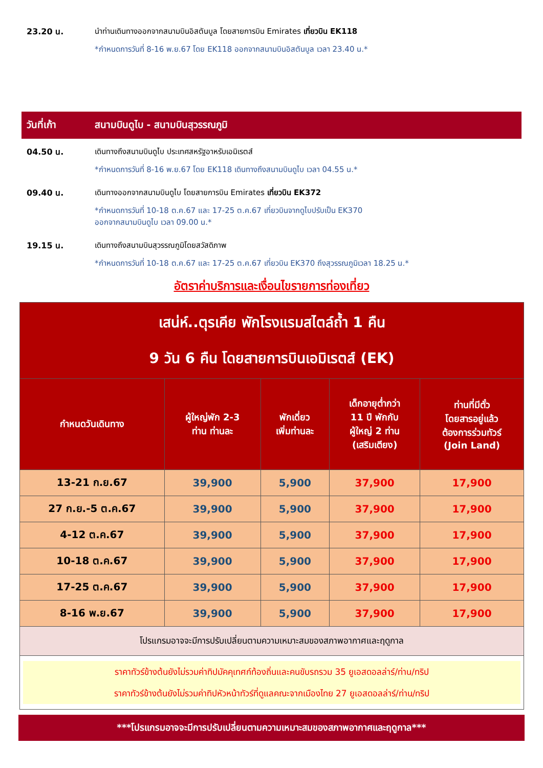23.20 น. นำท่านเดินทางออกจากสนามบินอิสตันบูล โดยสายการบิน Emirates เที่ยวบิน EK118
*กำหนดการวันที่ 8-16 พ.ย.67 โดย EK118 ออกจากสนามบินอิสตันบูล เวลา 23.40 น.*
วันที่เก้า สนามบินดูไบ - สนามบินสุวรรณภูมิ
04.50 น. เดินทางถึงสนามบินดูไบ ประเทศสหรัฐอาหรับเอมิเรตส์
*กำหนดการวันที่ 8-16 พ.ย.67 โดย EK118 เดินทางถึงสนามบินดูไบ เวลา 04.55 น.*
09.40 น. เดินทางออกจากสนามบินดูไบ โดยสายการบิน Emirates เที่ยวบิน EK372
*กำหนดการวันที่ 10-18 ต.ค.67 และ 17-25 ต.ค.67 เที่ยวบินจากดูไบปรับเป็น EK370
ออกจากสนามบินดูไบ เวลา 09.00 น.*
19.15 น. เดินทางถึงสนามบินสุวรรณภูมิโดยสวัสดิภาพ
*กำหนดการวันที่ 10-18 ต.ค.67 และ 17-25 ต.ค.67 เที่ยวบิน EK370 ถึงสุวรรณภูมิเวลา 18.25 น.*
อัตราค่าบริการและเงื่อนไขรายการท่องเที่ยว
| เสน่ห์..ตุรเคีย พักโรงแรมสไตล์ถ้ำ 1 คืน 9 วัน 6 คืน โดยสายการบินเอมิเรตส์ (EK) | | | | |
| --- | --- | --- | --- | --- |
| กำหนดวันเดินทาง | ผู้ใหญ่พัก 2-3 ท่าน ท่านละ | พักเดี่ยว เพิ่มท่านละ | เด็กอายุต่ำกว่า 11 ปี พักกับ ผู้ใหญ่ 2 ท่าน (เสริมเตียง) | ท่านที่มีตั๋ว โดยสารอยู่แล้ว ต้องการร่วมทัวร์ (Join Land) |
| 13-21 ก.ย.67 | 39,900 | 5,900 | 37,900 | 17,900 |
| 27 ก.ย.-5 ต.ค.67 | 39,900 | 5,900 | 37,900 | 17,900 |
| 4-12 ต.ค.67 | 39,900 | 5,900 | 37,900 | 17,900 |
| 10-18 ต.ค.67 | 39,900 | 5,900 | 37,900 | 17,900 |
| 17-25 ต.ค.67 | 39,900 | 5,900 | 37,900 | 17,900 |
| 8-16 พ.ย.67 | 39,900 | 5,900 | 37,900 | 17,900 |
| โปรแกรมอาจจะมีการปรับเปลี่ยนตามความเหมาะสมของสภาพอากาศและฤดูกาล | | | | |
| ราคาทัวร์ข้างต้นยังไม่รวมค่าทิปมัคคุเทศก์ท้องถิ่นและคนขับรถรวม 35 ยูเอสดอลล่าร์/ท่าน/ทริป ราคาทัวร์ข้างต้นยังไม่รวมค่าทิปหัวหน้าทัวร์ที่ดูแลคณะจากเมืองไทย 27 ยูเอสดอลล่าร์/ท่าน/ทริป | | | | |
***โปรแกรมอาจจะมีการปรับเปลี่ยนตามความเหมาะสมของสภาพอากาศและฤดูกาล***